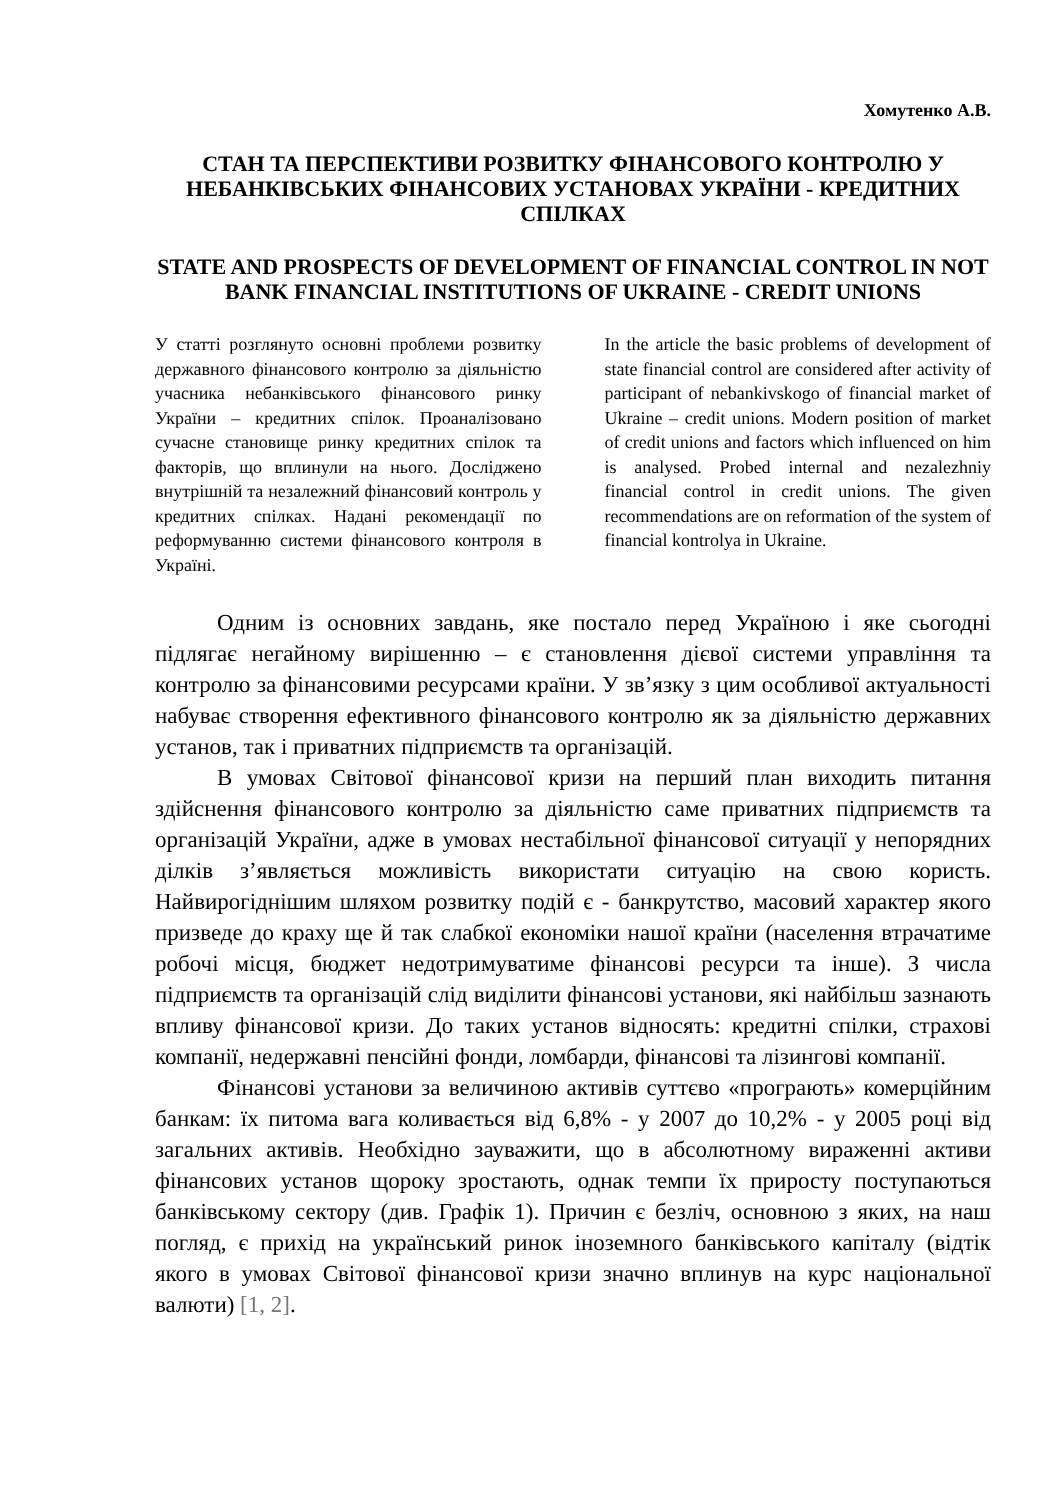Хомутенко А.В.
СТАН ТА ПЕРСПЕКТИВИ РОЗВИТКУ ФІНАНСОВОГО КОНТРОЛЮ У НЕБАНКІВСЬКИХ ФІНАНСОВИХ УСТАНОВАХ УКРАЇНИ - КРЕДИТНИХ СПІЛКАХ
STATE AND PROSPECTS OF DEVELOPMENT OF FINANCIAL CONTROL IN NOT BANK FINANCIAL INSTITUTIONS OF UKRAINE - CREDIT UNIONS
У статті розглянуто основні проблеми розвитку державного фінансового контролю за діяльністю учасника небанківського фінансового ринку України – кредитних спілок. Проаналізовано сучасне становище ринку кредитних спілок та факторів, що вплинули на нього. Досліджено внутрішній та незалежний фінансовий контроль у кредитних спілках. Надані рекомендації по реформуванню системи фінансового контроля в Україні.
In the article the basic problems of development of state financial control are considered after activity of participant of nebankivskogo of financial market of Ukraine – credit unions. Modern position of market of credit unions and factors which influenced on him is analysed. Probed internal and nezalezhniy financial control in credit unions. The given recommendations are on reformation of the system of financial kontrolya in Ukraine.
Одним із основних завдань, яке постало перед Україною і яке сьогодні підлягає негайному вирішенню – є становлення дієвої системи управління та контролю за фінансовими ресурсами країни. У зв’язку з цим особливої актуальності набуває створення ефективного фінансового контролю як за діяльністю державних установ, так і приватних підприємств та організацій.
В умовах Світової фінансової кризи на перший план виходить питання здійснення фінансового контролю за діяльністю саме приватних підприємств та організацій України, адже в умовах нестабільної фінансової ситуації у непорядних ділків з’являється можливість використати ситуацію на свою користь. Найвирогіднішим шляхом розвитку подій є - банкрутство, масовий характер якого призведе до краху ще й так слабкої економіки нашої країни (населення втрачатиме робочі місця, бюджет недотримуватиме фінансові ресурси та інше). З числа підприємств та організацій слід виділити фінансові установи, які найбільш зазнають впливу фінансової кризи. До таких установ відносять: кредитні спілки, страхові компанії, недержавні пенсійні фонди, ломбарди, фінансові та лізингові компанії.
Фінансові установи за величиною активів суттєво «програють» комерційним банкам: їх питома вага коливається від 6,8% - у 2007 до 10,2% - у 2005 році від загальних активів. Необхідно зауважити, що в абсолютному вираженні активи фінансових установ щороку зростають, однак темпи їх приросту поступаються банківському сектору (див. Графік 1). Причин є безліч, основною з яких, на наш погляд, є прихід на український ринок іноземного банківського капіталу (відтік якого в умовах Світової фінансової кризи значно вплинув на курс національної валюти) [1, 2].